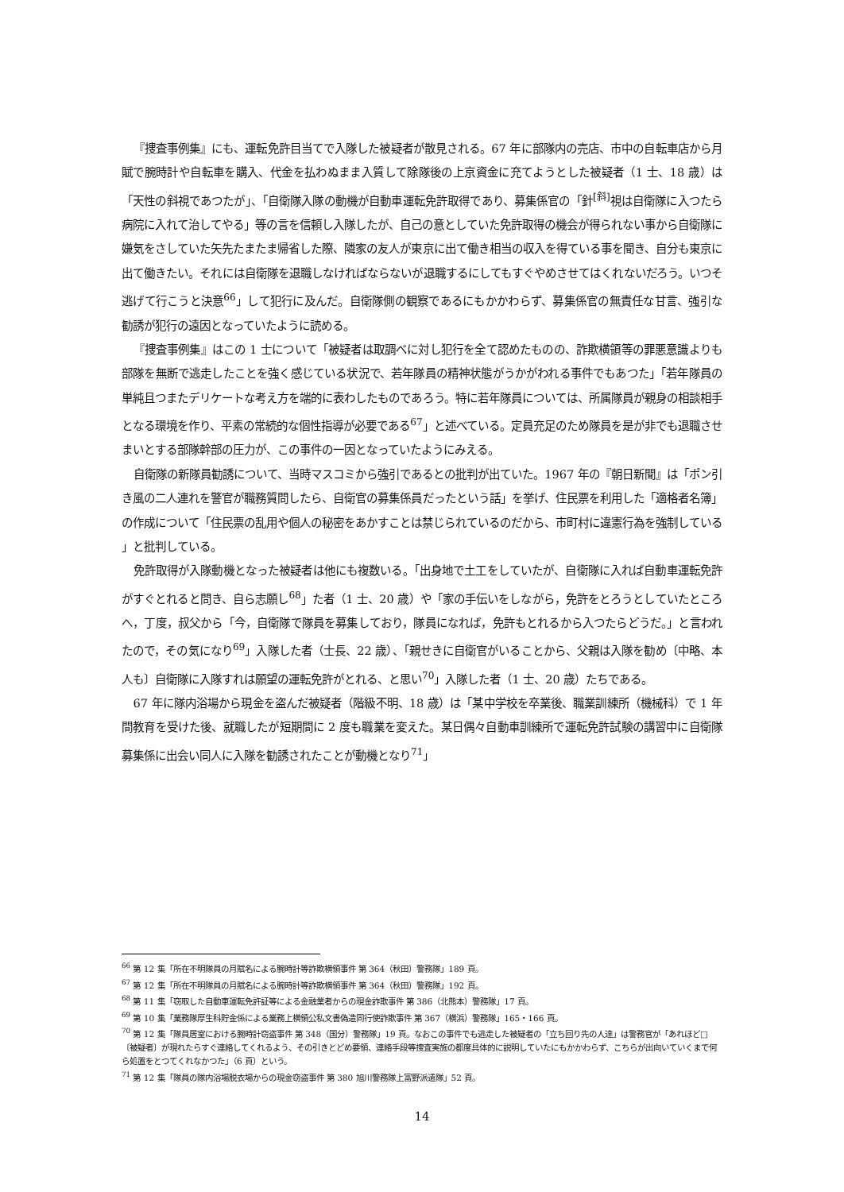『捜査事例集』にも、運転免許目当てで入隊した被疑者が散見される。67 年に部隊内の売店、市中の自転車店から月賦で腕時計や自転車を購入、代金を払わぬまま入質して除隊後の上京資金に充てようとした被疑者（1 士、18 歳）は「天性の斜視であつたが」、「自衛隊入隊の動機が自動車運転免許取得であり、募集係官の「針<sup>[斜]</sup>視は自衛隊に入つたら病院に入れて治してやる」等の言を信頼し入隊したが、自己の意としていた免許取得の機会が得られない事から自衛隊に嫌気をさしていた矢先たまたま帰省した際、隣家の友人が東京に出て働き相当の収入を得ている事を聞き、自分も東京に出て働きたい。それには自衛隊を退職しなければならないが退職するにしてもすぐやめさせてはくれないだろう。いつそ逃げて行こうと決意<sup>66</sup>」して犯行に及んだ。自衛隊側の観察であるにもかかわらず、募集係官の無責任な甘言、強引な勧誘が犯行の遠因となっていたように読める。
『捜査事例集』はこの 1 士について「被疑者は取調べに対し犯行を全て認めたものの、詐欺横領等の罪悪意識よりも部隊を無断で逃走したことを強く感じている状況で、若年隊員の精神状態がうかがわれる事件でもあつた」「若年隊員の単純且つまたデリケートな考え方を端的に表わしたものであろう。特に若年隊員については、所属隊員が親身の相談相手となる環境を作り、平素の常続的な個性指導が必要である<sup>67</sup>」と述べている。定員充足のため隊員を是が非でも退職させまいとする部隊幹部の圧力が、この事件の一因となっていたようにみえる。
自衛隊の新隊員勧誘について、当時マスコミから強引であるとの批判が出ていた。1967 年の『朝日新聞』は「ポン引き風の二人連れを警官が職務質問したら、自衛官の募集係員だったという話」を挙げ、住民票を利用した「適格者名簿」の作成について「住民票の乱用や個人の秘密をあかすことは禁じられているのだから、市町村に違憲行為を強制している 」と批判している。
免許取得が入隊動機となった被疑者は他にも複数いる。「出身地で土工をしていたが、自衛隊に入れば自動車運転免許がすぐとれると問き、自ら志願し<sup>68</sup>」た者（1 士、20 歳）や「家の手伝いをしながら，免許をとろうとしていたところへ，丁度，叔父から「今，自衛隊で隊員を募集しており，隊員になれば，免許もとれるから入つたらどうだ。」と言われたので，その気になり<sup>69</sup>」入隊した者（士長、22 歳）、「親せきに自衛官がいることから、父親は入隊を勧め〔中略、本人も〕自衛隊に入隊すれは願望の運転免許がとれる、と思い<sup>70</sup>」入隊した者（1 士、20 歳）たちである。
67 年に隊内浴場から現金を盗んだ被疑者（階級不明、18 歳）は「某中学校を卒業後、職業訓練所（機械科）で 1 年間教育を受けた後、就職したが短期間に 2 度も職業を変えた。某日偶々自動車訓練所で運転免許試験の講習中に自衛隊募集係に出会い同人に入隊を勧誘されたことが動機となり<sup>71</sup>」
<sup>66</sup> 第 12 集「所在不明隊員の月賦名による腕時計等詐欺横領事件 第 364（秋田）警務隊」189 頁。
<sup>67</sup> 第 12 集「所在不明隊員の月賦名による腕時計等詐欺横領事件 第 364（秋田）警務隊」192 頁。
<sup>68</sup> 第 11 集「窃取した自動車運転免許証等による金融業者からの現金詐欺事件 第 386（北熊本）警務隊」17 頁。
<sup>69</sup> 第 10 集「業務隊厚生科貯金係による業務上横領公私文書偽造同行使詐欺事件 第 367（横浜）警務隊」165・166 頁。
<sup>70</sup> 第 12 集「隊員居室における腕時計窃盗事件 第 348（国分）警務隊」19 頁。なおこの事件でも逃走した被疑者の「立ち回り先の人達」は警務官が「あれほど□〔被疑者〕が現れたらすぐ連絡してくれるよう、その引きとどめ要領、連絡手段等捜査実施の都度具体的に説明していたにもかかわらず、こちらが出向いていくまで何ら処置をとつてくれなかつた」（6 頁）という。
<sup>71</sup> 第 12 集「隊員の隊内浴場脱衣場からの現金窃盗事件 第 380 旭川警務隊上富野派遣隊」52 頁。
14